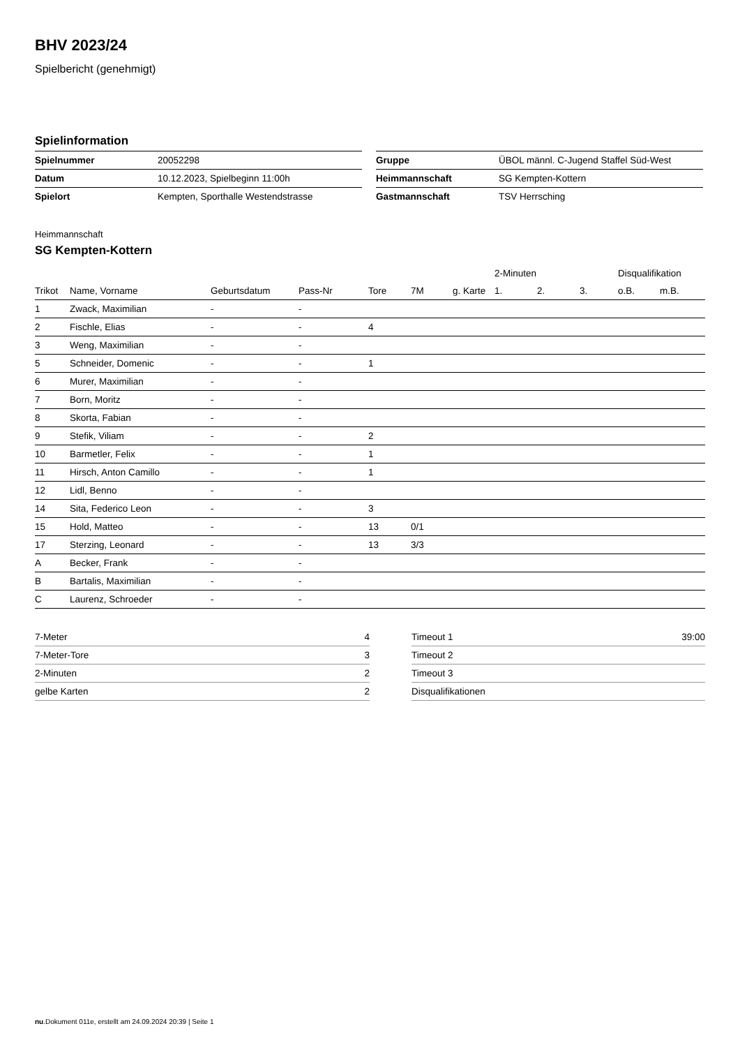BHV 2023/24
Spielbericht (genehmigt)
Spielinformation
| Spielnummer | 20052298 |
| Datum | 10.12.2023, Spielbeginn 11:00h |
| Spielort | Kempten, Sporthalle Westendstrasse |
| Gruppe | ÜBOL männl. C-Jugend Staffel Süd-West |
| Heimmannschaft | SG Kempten-Kottern |
| Gastmannschaft | TSV Herrsching |
Heimmannschaft
SG Kempten-Kottern
| | | | | | | | 2-Minuten | | | Disqualifikation | |
| --- | --- | --- | --- | --- | --- | --- | --- | --- | --- | --- | --- |
| Trikot | Name, Vorname | Geburtsdatum | Pass-Nr | Tore | 7M | g. Karte | 1. | 2. | 3. | o.B. | m.B. |
| 1 | Zwack, Maximilian | - | - | | | | | | | | |
| 2 | Fischle, Elias | - | - | 4 | | | | | | | |
| 3 | Weng, Maximilian | - | - | | | | | | | | |
| 5 | Schneider, Domenic | - | - | 1 | | | | | | | |
| 6 | Murer, Maximilian | - | - | | | | | | | | |
| 7 | Born, Moritz | - | - | | | | | | | | |
| 8 | Skorta, Fabian | - | - | | | | | | | | |
| 9 | Stefik, Viliam | - | - | 2 | | | | | | | |
| 10 | Barmetler, Felix | - | - | 1 | | | | | | | |
| 11 | Hirsch, Anton Camillo | - | - | 1 | | | | | | | |
| 12 | Lidl, Benno | - | - | | | | | | | | |
| 14 | Sita, Federico Leon | - | - | 3 | | | | | | | |
| 15 | Hold, Matteo | - | - | 13 | 0/1 | | | | | | |
| 17 | Sterzing, Leonard | - | - | 13 | 3/3 | | | | | | |
| A | Becker, Frank | - | - | | | | | | | | |
| B | Bartalis, Maximilian | - | - | | | | | | | | |
| C | Laurenz, Schroeder | - | - | | | | | | | | |
| 7-Meter | 4 |
| 7-Meter-Tore | 3 |
| 2-Minuten | 2 |
| gelbe Karten | 2 |
| Timeout 1 | 39:00 |
| Timeout 2 | |
| Timeout 3 | |
| Disqualifikationen | |
nu.Dokument 011e, erstellt am 24.09.2024 20:39 | Seite 1